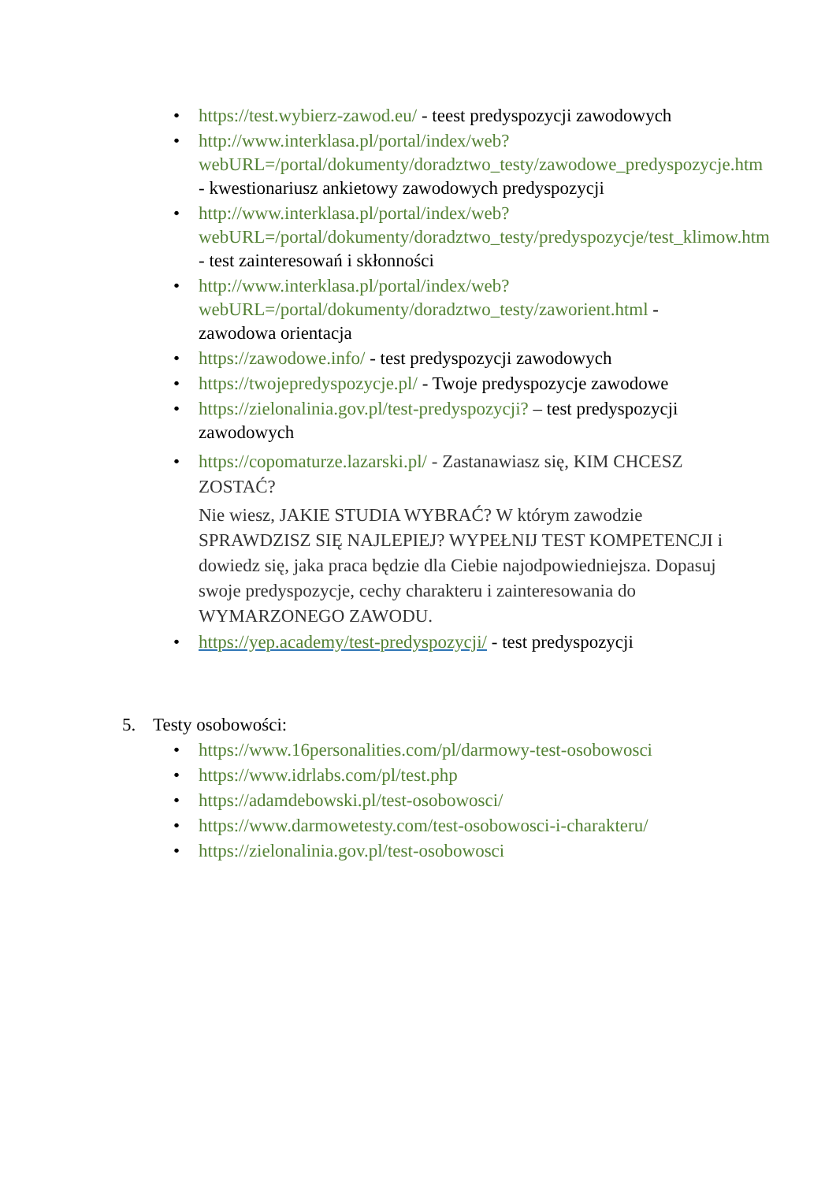• https://test.wybierz-zawod.eu/ - teest predyspozycji zawodowych
• http://www.interklasa.pl/portal/index/web?webURL=/portal/dokumenty/doradztwo_testy/zawodowe_predyspozycje.htm - kwestionariusz ankietowy zawodowych predyspozycji
• http://www.interklasa.pl/portal/index/web?webURL=/portal/dokumenty/doradztwo_testy/predyspozycje/test_klimow.htm
- test zainteresowań i skłonności
• http://www.interklasa.pl/portal/index/web?webURL=/portal/dokumenty/doradztwo_testy/zaworient.html - zawodowa orientacja
• https://zawodowe.info/ - test predyspozycji zawodowych
• https://twojepredyspozycje.pl/ - Twoje predyspozycje zawodowe
• https://zielonalinia.gov.pl/test-predyspozycji? – test predyspozycji zawodowych
• https://copomaturze.lazarski.pl/ - Zastanawiasz się, KIM CHCESZ ZOSTAĆ?
Nie wiesz, JAKIE STUDIA WYBRAĆ? W którym zawodzie SPRAWDZISZ SIĘ NAJLEPIEJ? WYPEŁNIJ TEST KOMPETENCJI i dowiedz się, jaka praca będzie dla Ciebie najodpowiedniejsza. Dopasuj swoje predyspozycje, cechy charakteru i zainteresowania do WYMARZONEGO ZAWODU.
• https://yep.academy/test-predyspozycji/ - test predyspozycji
5. Testy osobowości:
• https://www.16personalities.com/pl/darmowy-test-osobowosci
• https://www.idrlabs.com/pl/test.php
• https://adamdebowski.pl/test-osobowosci/
• https://www.darmowetesty.com/test-osobowosci-i-charakteru/
• https://zielonalinia.gov.pl/test-osobowosci